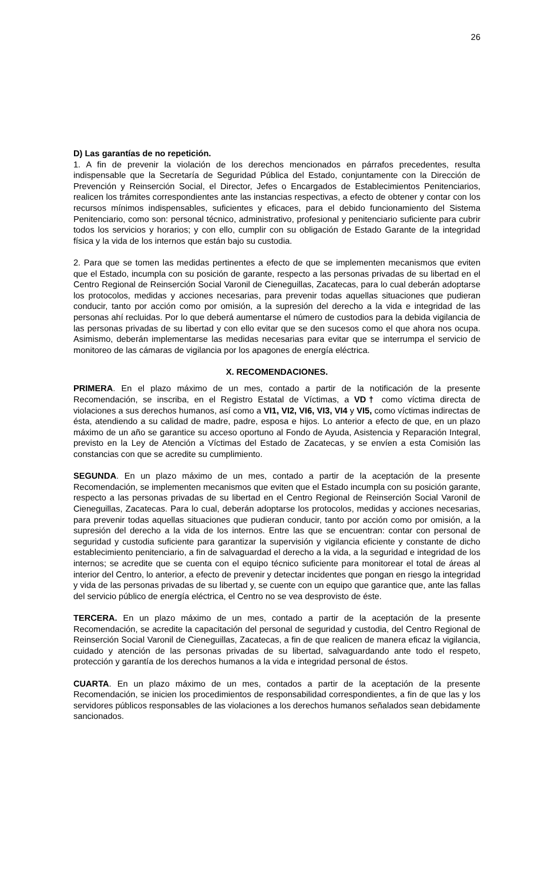26
D) Las garantías de no repetición.
1. A fin de prevenir la violación de los derechos mencionados en párrafos precedentes, resulta indispensable que la Secretaría de Seguridad Pública del Estado, conjuntamente con la Dirección de Prevención y Reinserción Social, el Director, Jefes o Encargados de Establecimientos Penitenciarios, realicen los trámites correspondientes ante las instancias respectivas, a efecto de obtener y contar con los recursos mínimos indispensables, suficientes y eficaces, para el debido funcionamiento del Sistema Penitenciario, como son: personal técnico, administrativo, profesional y penitenciario suficiente para cubrir todos los servicios y horarios; y con ello, cumplir con su obligación de Estado Garante de la integridad física y la vida de los internos que están bajo su custodia.
2. Para que se tomen las medidas pertinentes a efecto de que se implementen mecanismos que eviten que el Estado, incumpla con su posición de garante, respecto a las personas privadas de su libertad en el Centro Regional de Reinserción Social Varonil de Cieneguillas, Zacatecas, para lo cual deberán adoptarse los protocolos, medidas y acciones necesarias, para prevenir todas aquellas situaciones que pudieran conducir, tanto por acción como por omisión, a la supresión del derecho a la vida e integridad de las personas ahí recluidas. Por lo que deberá aumentarse el número de custodios para la debida vigilancia de las personas privadas de su libertad y con ello evitar que se den sucesos como el que ahora nos ocupa. Asimismo, deberán implementarse las medidas necesarias para evitar que se interrumpa el servicio de monitoreo de las cámaras de vigilancia por los apagones de energía eléctrica.
X. RECOMENDACIONES.
PRIMERA. En el plazo máximo de un mes, contado a partir de la notificación de la presente Recomendación, se inscriba, en el Registro Estatal de Víctimas, a VD† como víctima directa de violaciones a sus derechos humanos, así como a VI1, VI2, VI6, VI3, VI4 y VI5, como víctimas indirectas de ésta, atendiendo a su calidad de madre, padre, esposa e hijos. Lo anterior a efecto de que, en un plazo máximo de un año se garantice su acceso oportuno al Fondo de Ayuda, Asistencia y Reparación Integral, previsto en la Ley de Atención a Víctimas del Estado de Zacatecas, y se envíen a esta Comisión las constancias con que se acredite su cumplimiento.
SEGUNDA. En un plazo máximo de un mes, contado a partir de la aceptación de la presente Recomendación, se implementen mecanismos que eviten que el Estado incumpla con su posición garante, respecto a las personas privadas de su libertad en el Centro Regional de Reinserción Social Varonil de Cieneguillas, Zacatecas. Para lo cual, deberán adoptarse los protocolos, medidas y acciones necesarias, para prevenir todas aquellas situaciones que pudieran conducir, tanto por acción como por omisión, a la supresión del derecho a la vida de los internos. Entre las que se encuentran: contar con personal de seguridad y custodia suficiente para garantizar la supervisión y vigilancia eficiente y constante de dicho establecimiento penitenciario, a fin de salvaguardad el derecho a la vida, a la seguridad e integridad de los internos; se acredite que se cuenta con el equipo técnico suficiente para monitorear el total de áreas al interior del Centro, lo anterior, a efecto de prevenir y detectar incidentes que pongan en riesgo la integridad y vida de las personas privadas de su libertad y, se cuente con un equipo que garantice que, ante las fallas del servicio público de energía eléctrica, el Centro no se vea desprovisto de éste.
TERCERA. En un plazo máximo de un mes, contado a partir de la aceptación de la presente Recomendación, se acredite la capacitación del personal de seguridad y custodia, del Centro Regional de Reinserción Social Varonil de Cieneguillas, Zacatecas, a fin de que realicen de manera eficaz la vigilancia, cuidado y atención de las personas privadas de su libertad, salvaguardando ante todo el respeto, protección y garantía de los derechos humanos a la vida e integridad personal de éstos.
CUARTA. En un plazo máximo de un mes, contados a partir de la aceptación de la presente Recomendación, se inicien los procedimientos de responsabilidad correspondientes, a fin de que las y los servidores públicos responsables de las violaciones a los derechos humanos señalados sean debidamente sancionados.